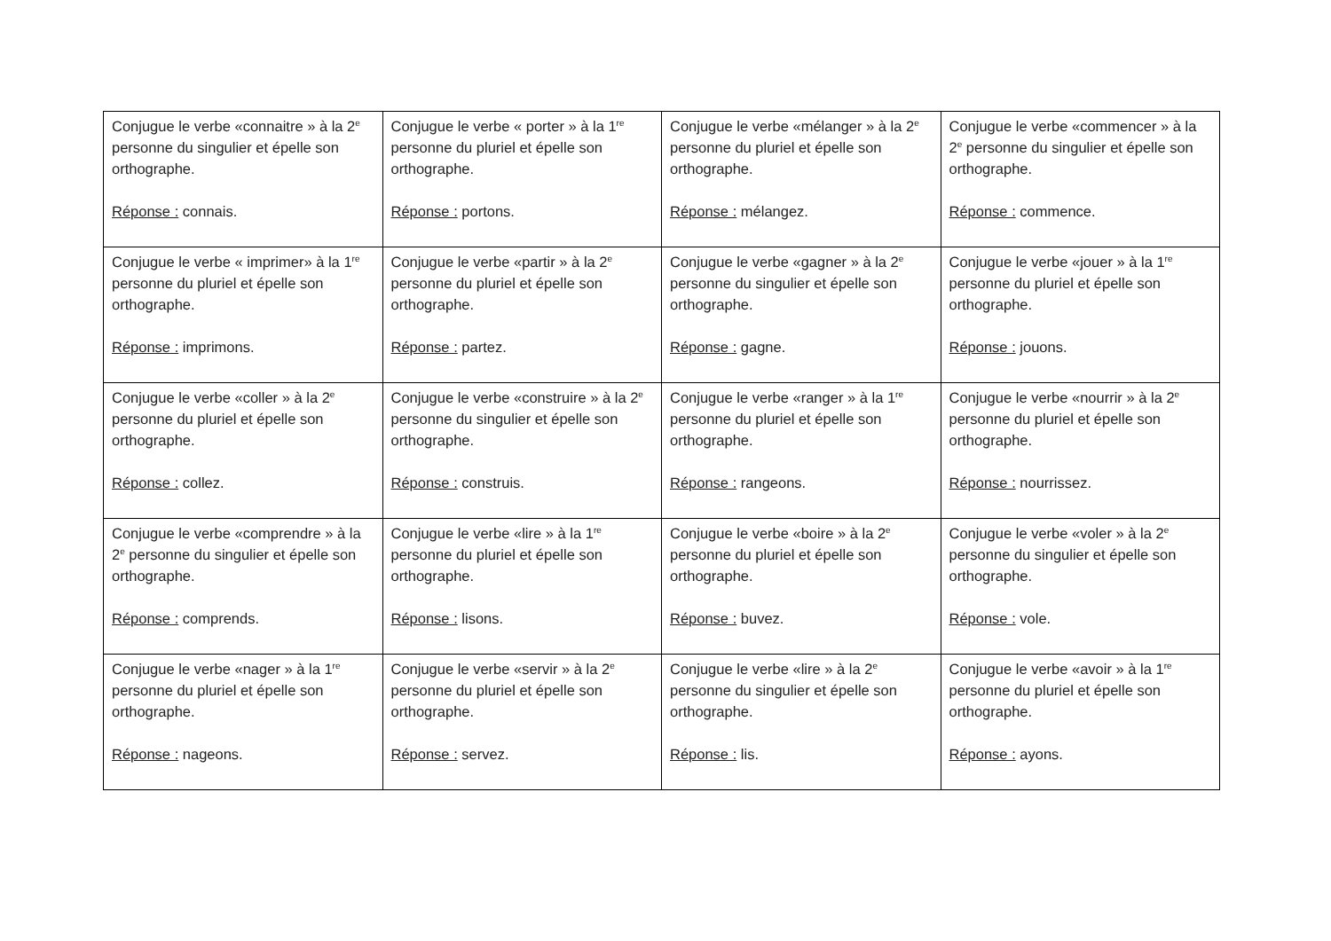| Conjugue le verbe «connaitre » à la 2<sup>e</sup> personne du singulier et épelle son orthographe. Réponse : connais. | Conjugue le verbe « porter » à la 1<sup>re</sup> personne du pluriel et épelle son orthographe. Réponse : portons. | Conjugue le verbe «mélanger » à la 2<sup>e</sup> personne du pluriel et épelle son orthographe. Réponse : mélangez. | Conjugue le verbe «commencer » à la 2<sup>e</sup> personne du singulier et épelle son orthographe. Réponse : commence. |
| Conjugue le verbe « imprimer» à la 1<sup>re</sup> personne du pluriel et épelle son orthographe. Réponse : imprimons. | Conjugue le verbe «partir » à la 2<sup>e</sup> personne du pluriel et épelle son orthographe. Réponse : partez. | Conjugue le verbe «gagner » à la 2<sup>e</sup> personne du singulier et épelle son orthographe. Réponse : gagne. | Conjugue le verbe «jouer » à la 1<sup>re</sup> personne du pluriel et épelle son orthographe. Réponse : jouons. |
| Conjugue le verbe «coller » à la 2<sup>e</sup> personne du pluriel et épelle son orthographe. Réponse : collez. | Conjugue le verbe «construire » à la 2<sup>e</sup> personne du singulier et épelle son orthographe. Réponse : construis. | Conjugue le verbe «ranger » à la 1<sup>re</sup> personne du pluriel et épelle son orthographe. Réponse : rangeons. | Conjugue le verbe «nourrir » à la 2<sup>e</sup> personne du pluriel et épelle son orthographe. Réponse : nourrissez. |
| Conjugue le verbe «comprendre » à la 2<sup>e</sup> personne du singulier et épelle son orthographe. Réponse : comprends. | Conjugue le verbe «lire » à la 1<sup>re</sup> personne du pluriel et épelle son orthographe. Réponse : lisons. | Conjugue le verbe «boire » à la 2<sup>e</sup> personne du pluriel et épelle son orthographe. Réponse : buvez. | Conjugue le verbe «voler » à la 2<sup>e</sup> personne du singulier et épelle son orthographe. Réponse : vole. |
| Conjugue le verbe «nager » à la 1<sup>re</sup> personne du pluriel et épelle son orthographe. Réponse : nageons. | Conjugue le verbe «servir » à la 2<sup>e</sup> personne du pluriel et épelle son orthographe. Réponse : servez. | Conjugue le verbe «lire » à la 2<sup>e</sup> personne du singulier et épelle son orthographe. Réponse : lis. | Conjugue le verbe «avoir » à la 1<sup>re</sup> personne du pluriel et épelle son orthographe. Réponse : ayons. |